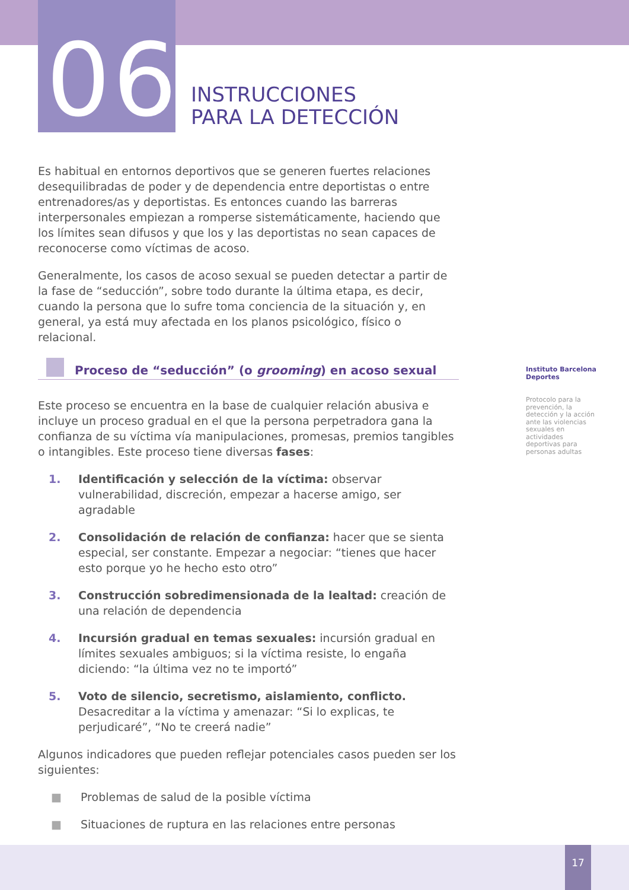06
INSTRUCCIONES
PARA LA DETECCIÓN
Es habitual en entornos deportivos que se generen fuertes relaciones desequilibradas de poder y de dependencia entre deportistas o entre entrenadores/as y deportistas. Es entonces cuando las barreras interpersonales empiezan a romperse sistemáticamente, haciendo que los límites sean difusos y que los y las deportistas no sean capaces de reconocerse como víctimas de acoso.
Generalmente, los casos de acoso sexual se pueden detectar a partir de la fase de “seducción”, sobre todo durante la última etapa, es decir, cuando la persona que lo sufre toma conciencia de la situación y, en general, ya está muy afectada en los planos psicológico, físico o relacional.
Proceso de “seducción” (o grooming) en acoso sexual
Este proceso se encuentra en la base de cualquier relación abusiva e incluye un proceso gradual en el que la persona perpetradora gana la confianza de su víctima vía manipulaciones, promesas, premios tangibles o intangibles. Este proceso tiene diversas fases:
1. Identificación y selección de la víctima: observar vulnerabilidad, discreción, empezar a hacerse amigo, ser agradable
2. Consolidación de relación de confianza: hacer que se sienta especial, ser constante. Empezar a negociar: “tienes que hacer esto porque yo he hecho esto otro”
3. Construcción sobredimensionada de la lealtad: creación de una relación de dependencia
4. Incursión gradual en temas sexuales: incursión gradual en límites sexuales ambiguos; si la víctima resiste, lo engaña diciendo: “la última vez no te importó”
5. Voto de silencio, secretismo, aislamiento, conflicto. Desacreditar a la víctima y amenazar: “Si lo explicas, te perjudicaré”, “No te creerá nadie”
Algunos indicadores que pueden reflejar potenciales casos pueden ser los siguientes:
■ Problemas de salud de la posible víctima
■ Situaciones de ruptura en las relaciones entre personas
Instituto Barcelona Deportes
Protocolo para la prevención, la detección y la acción ante las violencias sexuales en actividades deportivas para personas adultas
17